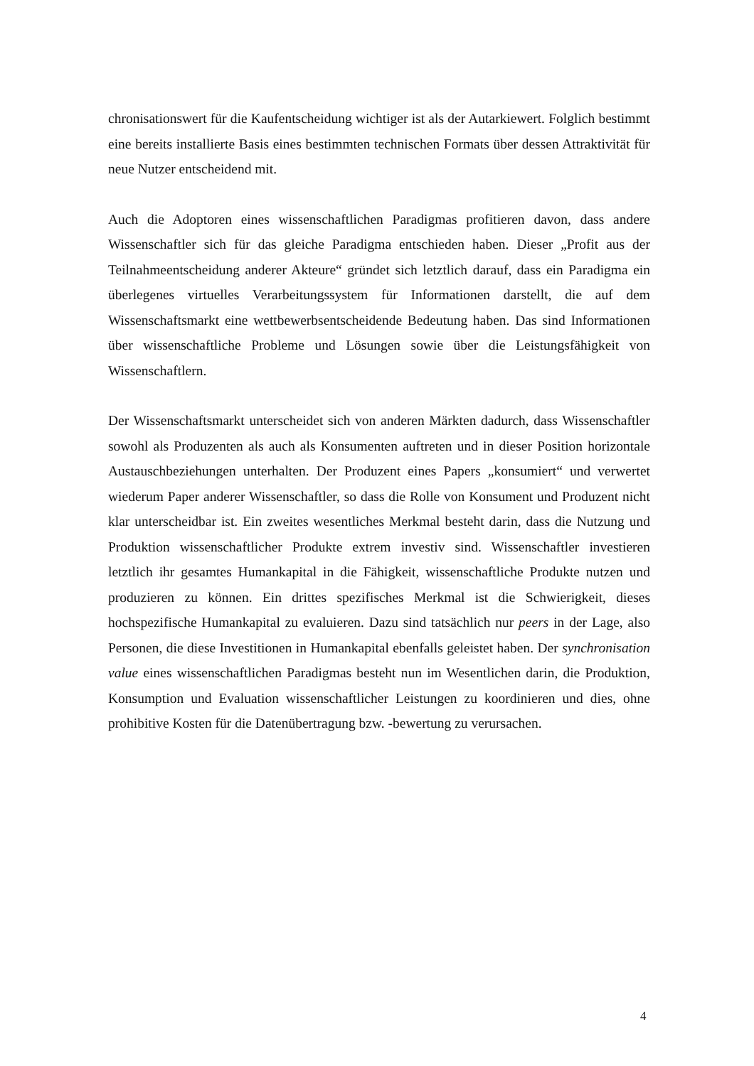chronisationswert für die Kaufentscheidung wichtiger ist als der Autarkiewert. Folglich bestimmt eine bereits installierte Basis eines bestimmten technischen Formats über dessen Attraktivität für neue Nutzer entscheidend mit.
Auch die Adoptoren eines wissenschaftlichen Paradigmas profitieren davon, dass andere Wissenschaftler sich für das gleiche Paradigma entschieden haben. Dieser „Profit aus der Teilnahmeentscheidung anderer Akteure“ gründet sich letztlich darauf, dass ein Paradigma ein überlegenes virtuelles Verarbeitungssystem für Informationen darstellt, die auf dem Wissenschaftsmarkt eine wettbewerbsentscheidende Bedeutung haben. Das sind Informationen über wissenschaftliche Probleme und Lösungen sowie über die Leistungsfähigkeit von Wissenschaftlern.
Der Wissenschaftsmarkt unterscheidet sich von anderen Märkten dadurch, dass Wissenschaftler sowohl als Produzenten als auch als Konsumenten auftreten und in dieser Position horizontale Austauschbeziehungen unterhalten. Der Produzent eines Papers „konsumiert“ und verwertet wiederum Paper anderer Wissenschaftler, so dass die Rolle von Konsument und Produzent nicht klar unterscheidbar ist. Ein zweites wesentliches Merkmal besteht darin, dass die Nutzung und Produktion wissenschaftlicher Produkte extrem investiv sind. Wissenschaftler investieren letztlich ihr gesamtes Humankapital in die Fähigkeit, wissenschaftliche Produkte nutzen und produzieren zu können. Ein drittes spezifisches Merkmal ist die Schwierigkeit, dieses hochspezifische Humankapital zu evaluieren. Dazu sind tatsächlich nur peers in der Lage, also Personen, die diese Investitionen in Humankapital ebenfalls geleistet haben. Der synchronisation value eines wissenschaftlichen Paradigmas besteht nun im Wesentlichen darin, die Produktion, Konsumption und Evaluation wissenschaftlicher Leistungen zu koordinieren und dies, ohne prohibitive Kosten für die Datenübertragung bzw. -bewertung zu verursachen.
4